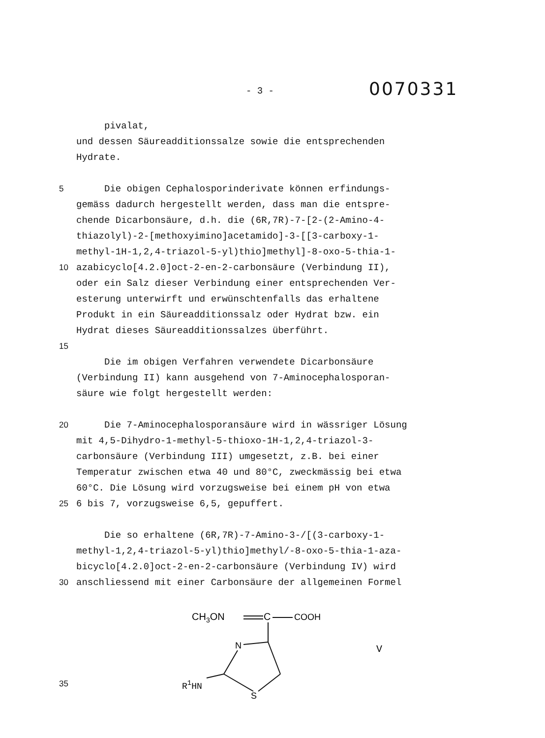- 3 -
0070331
pivalat,
und dessen Säureadditionssalze sowie die entsprechenden
Hydrate.
5 Die obigen Cephalosporinderivate können erfindungs-
gemäss dadurch hergestellt werden, dass man die entspre-
chende Dicarbonsäure, d.h. die (6R,7R)-7-[2-(2-Amino-4-
thiazolyl)-2-[methoxyimino]acetamido]-3-[[3-carboxy-1-
methyl-1H-1,2,4-triazol-5-yl)thio]methyl]-8-oxo-5-thia-1-
10 azabicyclo[4.2.0]oct-2-en-2-carbonsäure (Verbindung II),
oder ein Salz dieser Verbindung einer entsprechenden Ver-
esterung unterwirft und erwünschtenfalls das erhaltene
Produkt in ein Säureadditionssalz oder Hydrat bzw. ein
Hydrat dieses Säureadditionssalzes überführt.
15
Die im obigen Verfahren verwendete Dicarbonsäure
(Verbindung II) kann ausgehend von 7-Aminocephalosporan-
säure wie folgt hergestellt werden:
20 Die 7-Aminocephalosporansäure wird in wässriger Lösung
mit 4,5-Dihydro-1-methyl-5-thioxo-1H-1,2,4-triazol-3-
carbonsäure (Verbindung III) umgesetzt, z.B. bei einer
Temperatur zwischen etwa 40 und 80°C, zweckmässig bei etwa
60°C. Die Lösung wird vorzugsweise bei einem pH von etwa
25 6 bis 7, vorzugsweise 6,5, gepuffert.
Die so erhaltene (6R,7R)-7-Amino-3-/[(3-carboxy-1-
methyl-1,2,4-triazol-5-yl)thio]methyl/-8-oxo-5-thia-1-aza-
bicyclo[4.2.0]oct-2-en-2-carbonsäure (Verbindung IV) wird
30 anschliessend mit einer Carbonsäure der allgemeinen Formel
35
CH3ON
C
COOH
N
S
R1HN
V